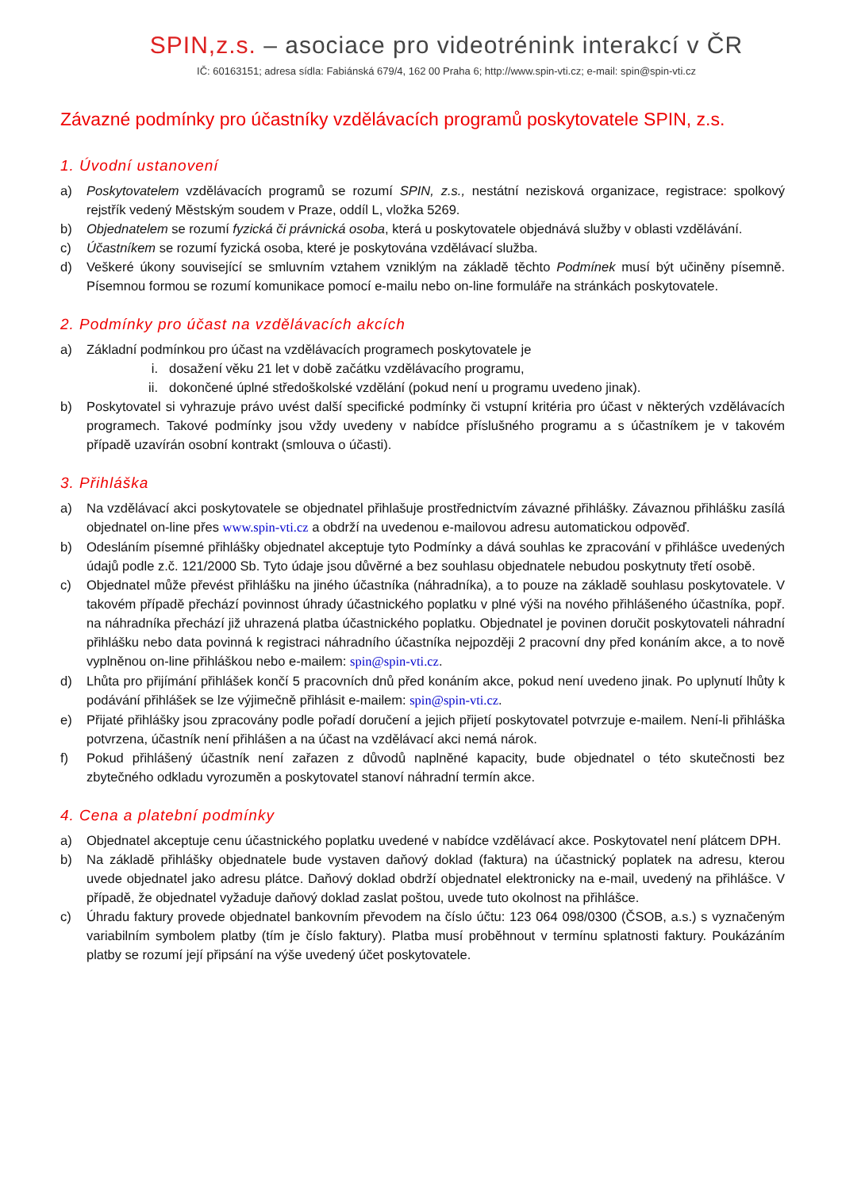SPIN,z.s. – asociace pro videotrénink interakcí v ČR
IČ: 60163151; adresa sídla: Fabiánská 679/4, 162 00 Praha 6; http://www.spin-vti.cz; e-mail: spin@spin-vti.cz
Závazné podmínky pro účastníky vzdělávacích programů poskytovatele SPIN, z.s.
1. Úvodní ustanovení
a) Poskytovatelem vzdělávacích programů se rozumí SPIN, z.s., nestátní nezisková organizace, registrace: spolkový rejstřík vedený Městským soudem v Praze, oddíl L, vložka 5269.
b) Objednatelem se rozumí fyzická či právnická osoba, která u poskytovatele objednává služby v oblasti vzdělávání.
c) Účastníkem se rozumí fyzická osoba, které je poskytována vzdělávací služba.
d) Veškeré úkony související se smluvním vztahem vzniklým na základě těchto Podmínek musí být učiněny písemně. Písemnou formou se rozumí komunikace pomocí e-mailu nebo on-line formuláře na stránkách poskytovatele.
2. Podmínky pro účast na vzdělávacích akcích
a) Základní podmínkou pro účast na vzdělávacích programech poskytovatele je
i. dosažení věku 21 let v době začátku vzdělávacího programu,
ii. dokončené úplné středoškolské vzdělání (pokud není u programu uvedeno jinak).
b) Poskytovatel si vyhrazuje právo uvést další specifické podmínky či vstupní kritéria pro účast v některých vzdělávacích programech. Takové podmínky jsou vždy uvedeny v nabídce příslušného programu a s účastníkem je v takovém případě uzavírán osobní kontrakt (smlouva o účasti).
3. Přihláška
a) Na vzdělávací akci poskytovatele se objednatel přihlašuje prostřednictvím závazné přihlášky. Závaznou přihlášku zasílá objednatel on-line přes www.spin-vti.cz a obdrží na uvedenou e-mailovou adresu automatickou odpověď.
b) Odesláním písemné přihlášky objednatel akceptuje tyto Podmínky a dává souhlas ke zpracování v přihlášce uvedených údajů podle z.č. 121/2000 Sb. Tyto údaje jsou důvěrné a bez souhlasu objednatele nebudou poskytnuty třetí osobě.
c) Objednatel může převést přihlášku na jiného účastníka (náhradníka), a to pouze na základě souhlasu poskytovatele. V takovém případě přechází povinnost úhrady účastnického poplatku v plné výši na nového přihlášeného účastníka, popř. na náhradníka přechází již uhrazená platba účastnického poplatku. Objednatel je povinen doručit poskytovateli náhradní přihlášku nebo data povinná k registraci náhradního účastníka nejpozději 2 pracovní dny před konáním akce, a to nově vyplněnou on-line přihláškou nebo e-mailem: spin@spin-vti.cz.
d) Lhůta pro přijímání přihlášek končí 5 pracovních dnů před konáním akce, pokud není uvedeno jinak. Po uplynutí lhůty k podávání přihlášek se lze výjimečně přihlásit e-mailem: spin@spin-vti.cz.
e) Přijaté přihlášky jsou zpracovány podle pořadí doručení a jejich přijetí poskytovatel potvrzuje e-mailem. Není-li přihláška potvrzena, účastník není přihlášen a na účast na vzdělávací akci nemá nárok.
f) Pokud přihlášený účastník není zařazen z důvodů naplněné kapacity, bude objednatel o této skutečnosti bez zbytečného odkladu vyrozuměn a poskytovatel stanoví náhradní termín akce.
4. Cena a platební podmínky
a) Objednatel akceptuje cenu účastnického poplatku uvedené v nabídce vzdělávací akce. Poskytovatel není plátcem DPH.
b) Na základě přihlášky objednatele bude vystaven daňový doklad (faktura) na účastnický poplatek na adresu, kterou uvede objednatel jako adresu plátce. Daňový doklad obdrží objednatel elektronicky na e-mail, uvedený na přihlášce. V případě, že objednatel vyžaduje daňový doklad zaslat poštou, uvede tuto okolnost na přihlášce.
c) Úhradu faktury provede objednatel bankovním převodem na číslo účtu: 123 064 098/0300 (ČSOB, a.s.) s vyznačeným variabilním symbolem platby (tím je číslo faktury). Platba musí proběhnout v termínu splatnosti faktury. Poukázáním platby se rozumí její připsání na výše uvedený účet poskytovatele.